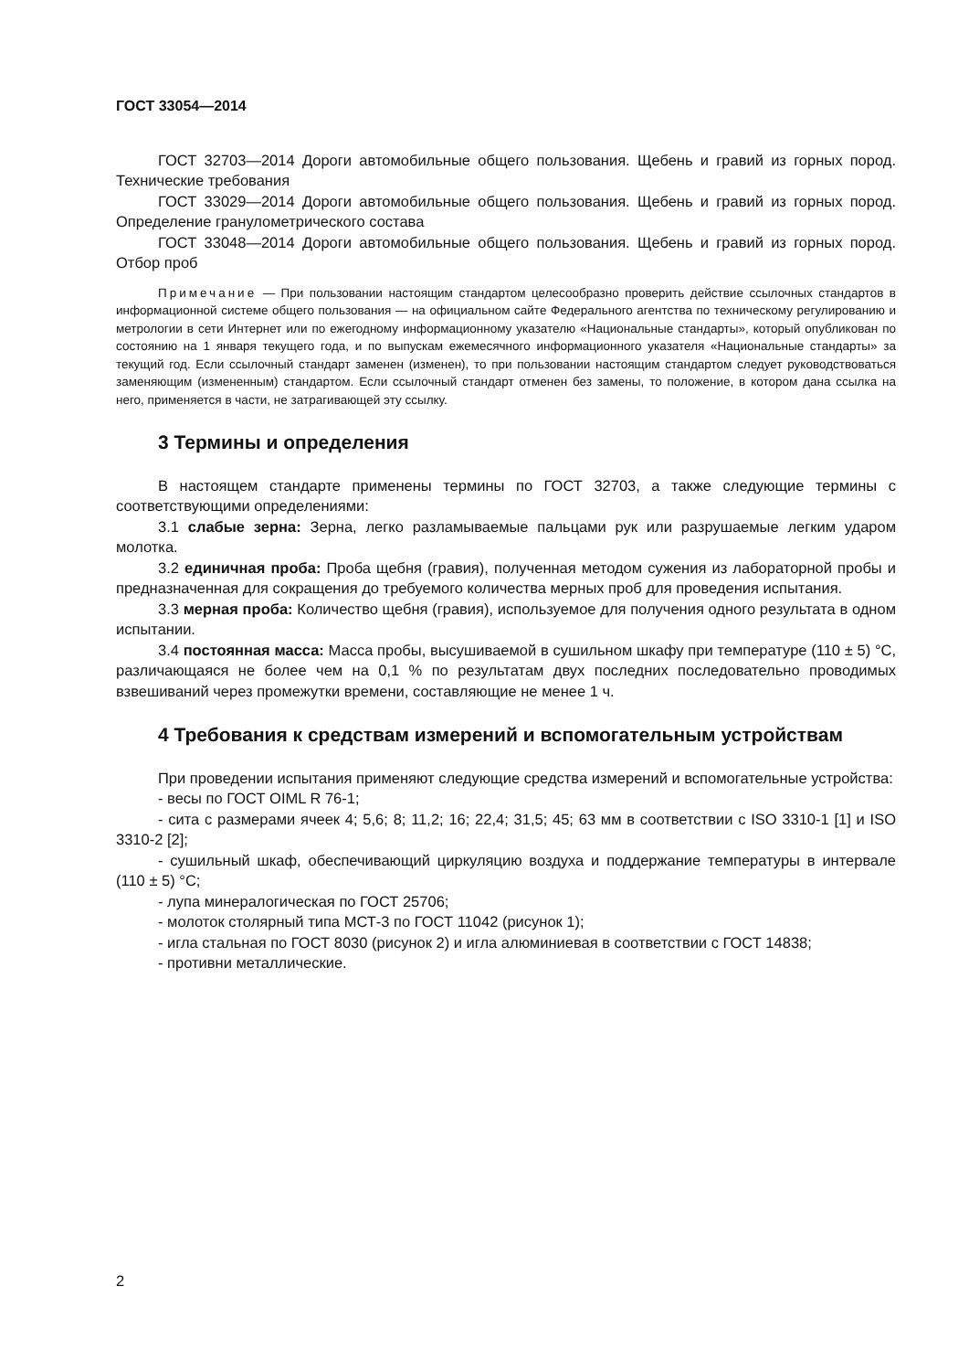ГОСТ 33054—2014
ГОСТ 32703—2014 Дороги автомобильные общего пользования. Щебень и гравий из горных пород. Технические требования
ГОСТ 33029—2014 Дороги автомобильные общего пользования. Щебень и гравий из горных пород. Определение гранулометрического состава
ГОСТ 33048—2014 Дороги автомобильные общего пользования. Щебень и гравий из горных пород. Отбор проб
Примечание — При пользовании настоящим стандартом целесообразно проверить действие ссылочных стандартов в информационной системе общего пользования — на официальном сайте Федерального агентства по техническому регулированию и метрологии в сети Интернет или по ежегодному информационному указателю «Национальные стандарты», который опубликован по состоянию на 1 января текущего года, и по выпускам ежемесячного информационного указателя «Национальные стандарты» за текущий год. Если ссылочный стандарт заменен (изменен), то при пользовании настоящим стандартом следует руководствоваться заменяющим (измененным) стандартом. Если ссылочный стандарт отменен без замены, то положение, в котором дана ссылка на него, применяется в части, не затрагивающей эту ссылку.
3 Термины и определения
В настоящем стандарте применены термины по ГОСТ 32703, а также следующие термины с соответствующими определениями:
3.1 слабые зерна: Зерна, легко разламываемые пальцами рук или разрушаемые легким ударом молотка.
3.2 единичная проба: Проба щебня (гравия), полученная методом сужения из лабораторной пробы и предназначенная для сокращения до требуемого количества мерных проб для проведения испытания.
3.3 мерная проба: Количество щебня (гравия), используемое для получения одного результата в одном испытании.
3.4 постоянная масса: Масса пробы, высушиваемой в сушильном шкафу при температуре (110 ± 5) °С, различающаяся не более чем на 0,1 % по результатам двух последних последовательно проводимых взвешиваний через промежутки времени, составляющие не менее 1 ч.
4 Требования к средствам измерений и вспомогательным устройствам
При проведении испытания применяют следующие средства измерений и вспомогательные устройства:
- весы по ГОСТ OIML R 76-1;
- сита с размерами ячеек 4; 5,6; 8; 11,2; 16; 22,4; 31,5; 45; 63 мм в соответствии с ISO 3310-1 [1] и ISO 3310-2 [2];
- сушильный шкаф, обеспечивающий циркуляцию воздуха и поддержание температуры в интервале (110 ± 5) °С;
- лупа минералогическая по ГОСТ 25706;
- молоток столярный типа МСТ-3 по ГОСТ 11042 (рисунок 1);
- игла стальная по ГОСТ 8030 (рисунок 2) и игла алюминиевая в соответствии с ГОСТ 14838;
- противни металлические.
2